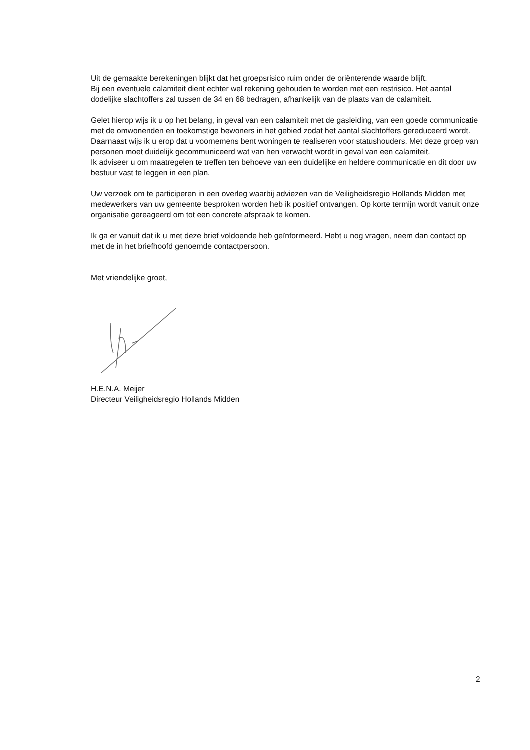Uit de gemaakte berekeningen blijkt dat het groepsrisico ruim onder de oriënterende waarde blijft.
Bij een eventuele calamiteit dient echter wel rekening gehouden te worden met een restrisico. Het aantal dodelijke slachtoffers zal tussen de 34 en 68 bedragen, afhankelijk van de plaats van de calamiteit.
Gelet hierop wijs ik u op het belang, in geval van een calamiteit met de gasleiding, van een goede communicatie met de omwonenden en toekomstige bewoners in het gebied zodat het aantal slachtoffers gereduceerd wordt.
Daarnaast wijs ik u erop dat u voornemens bent woningen te realiseren voor statushouders. Met deze groep van personen moet duidelijk gecommuniceerd wat van hen verwacht wordt in geval van een calamiteit.
Ik adviseer u om maatregelen te treffen ten behoeve van een duidelijke en heldere communicatie en dit door uw bestuur vast te leggen in een plan.
Uw verzoek om te participeren in een overleg waarbij adviezen van de Veiligheidsregio Hollands Midden met medewerkers van uw gemeente besproken worden heb ik positief ontvangen. Op korte termijn wordt vanuit onze organisatie gereageerd om tot een concrete afspraak te komen.
Ik ga er vanuit dat ik u met deze brief voldoende heb geïnformeerd. Hebt u nog vragen, neem dan contact op met de in het briefhoofd genoemde contactpersoon.
Met vriendelijke groet,
H.E.N.A. Meijer
Directeur Veiligheidsregio Hollands Midden
2